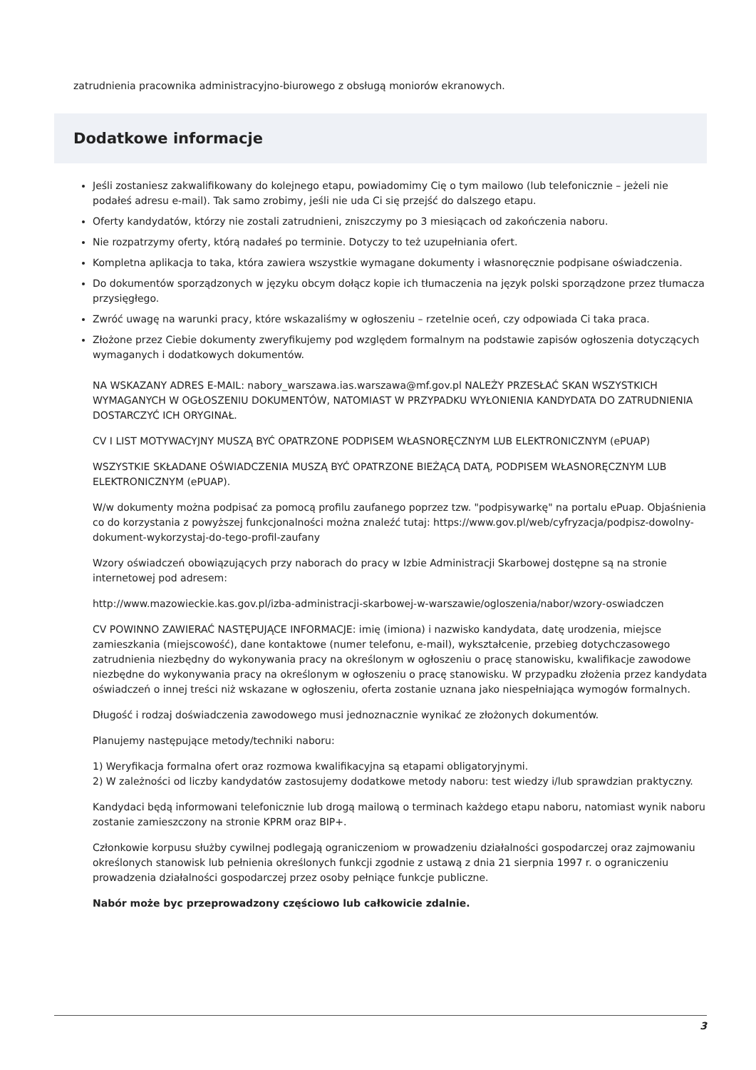zatrudnienia pracownika administracyjno-biurowego z obsługą moniorów ekranowych.
Dodatkowe informacje
Jeśli zostaniesz zakwalifikowany do kolejnego etapu, powiadomimy Cię o tym mailowo (lub telefonicznie – jeżeli nie podałeś adresu e-mail). Tak samo zrobimy, jeśli nie uda Ci się przejść do dalszego etapu.
Oferty kandydatów, którzy nie zostali zatrudnieni, zniszczymy po 3 miesiącach od zakończenia naboru.
Nie rozpatrzymy oferty, którą nadałeś po terminie. Dotyczy to też uzupełniania ofert.
Kompletna aplikacja to taka, która zawiera wszystkie wymagane dokumenty i własnoręcznie podpisane oświadczenia.
Do dokumentów sporządzonych w języku obcym dołącz kopie ich tłumaczenia na język polski sporządzone przez tłumacza przysięgłego.
Zwróć uwagę na warunki pracy, które wskazaliśmy w ogłoszeniu – rzetelnie oceń, czy odpowiada Ci taka praca.
Złożone przez Ciebie dokumenty zweryfikujemy pod względem formalnym na podstawie zapisów ogłoszenia dotyczących wymaganych i dodatkowych dokumentów.
NA WSKAZANY ADRES E-MAIL: nabory_warszawa.ias.warszawa@mf.gov.pl NALEŻY PRZESŁAĆ SKAN WSZYSTKICH WYMAGANYCH W OGŁOSZENIU DOKUMENTÓW, NATOMIAST W PRZYPADKU WYŁONIENIA KANDYDATA DO ZATRUDNIENIA DOSTARCZYĆ ICH ORYGINAŁ.
CV I LIST MOTYWACYJNY MUSZĄ BYĆ OPATRZONE PODPISEM WŁASNORĘCZNYM LUB ELEKTRONICZNYM (ePUAP)
WSZYSTKIE SKŁADANE OŚWIADCZENIA MUSZĄ BYĆ OPATRZONE BIEŻĄCĄ DATĄ, PODPISEM WŁASNORĘCZNYM LUB ELEKTRONICZNYM (ePUAP).
W/w dokumenty można podpisać za pomocą profilu zaufanego poprzez tzw. "podpisywarkę" na portalu ePuap. Objaśnienia co do korzystania z powyższej funkcjonalności można znaleźć tutaj: https://www.gov.pl/web/cyfryzacja/podpisz-dowolny-dokument-wykorzystaj-do-tego-profil-zaufany
Wzory oświadczeń obowiązujących przy naborach do pracy w Izbie Administracji Skarbowej dostępne są na stronie internetowej pod adresem:
http://www.mazowieckie.kas.gov.pl/izba-administracji-skarbowej-w-warszawie/ogloszenia/nabor/wzory-oswiadczen
CV POWINNO ZAWIERAĆ NASTĘPUJĄCE INFORMACJE: imię (imiona) i nazwisko kandydata, datę urodzenia, miejsce zamieszkania (miejscowość), dane kontaktowe (numer telefonu, e-mail), wykształcenie, przebieg dotychczasowego zatrudnienia niezbędny do wykonywania pracy na określonym w ogłoszeniu o pracę stanowisku, kwalifikacje zawodowe niezbędne do wykonywania pracy na określonym w ogłoszeniu o pracę stanowisku. W przypadku złożenia przez kandydata oświadczeń o innej treści niż wskazane w ogłoszeniu, oferta zostanie uznana jako niespełniająca wymogów formalnych.
Długość i rodzaj doświadczenia zawodowego musi jednoznacznie wynikać ze złożonych dokumentów.
Planujemy następujące metody/techniki naboru:
1) Weryfikacja formalna ofert oraz rozmowa kwalifikacyjna są etapami obligatoryjnymi.
2) W zależności od liczby kandydatów zastosujemy dodatkowe metody naboru: test wiedzy i/lub sprawdzian praktyczny.
Kandydaci będą informowani telefonicznie lub drogą mailową o terminach każdego etapu naboru, natomiast wynik naboru zostanie zamieszczony na stronie KPRM oraz BIP+.
Członkowie korpusu służby cywilnej podlegają ograniczeniom w prowadzeniu działalności gospodarczej oraz zajmowaniu określonych stanowisk lub pełnienia określonych funkcji zgodnie z ustawą z dnia 21 sierpnia 1997 r. o ograniczeniu prowadzenia działalności gospodarczej przez osoby pełniące funkcje publiczne.
Nabór może byc przeprowadzony częściowo lub całkowicie zdalnie.
3